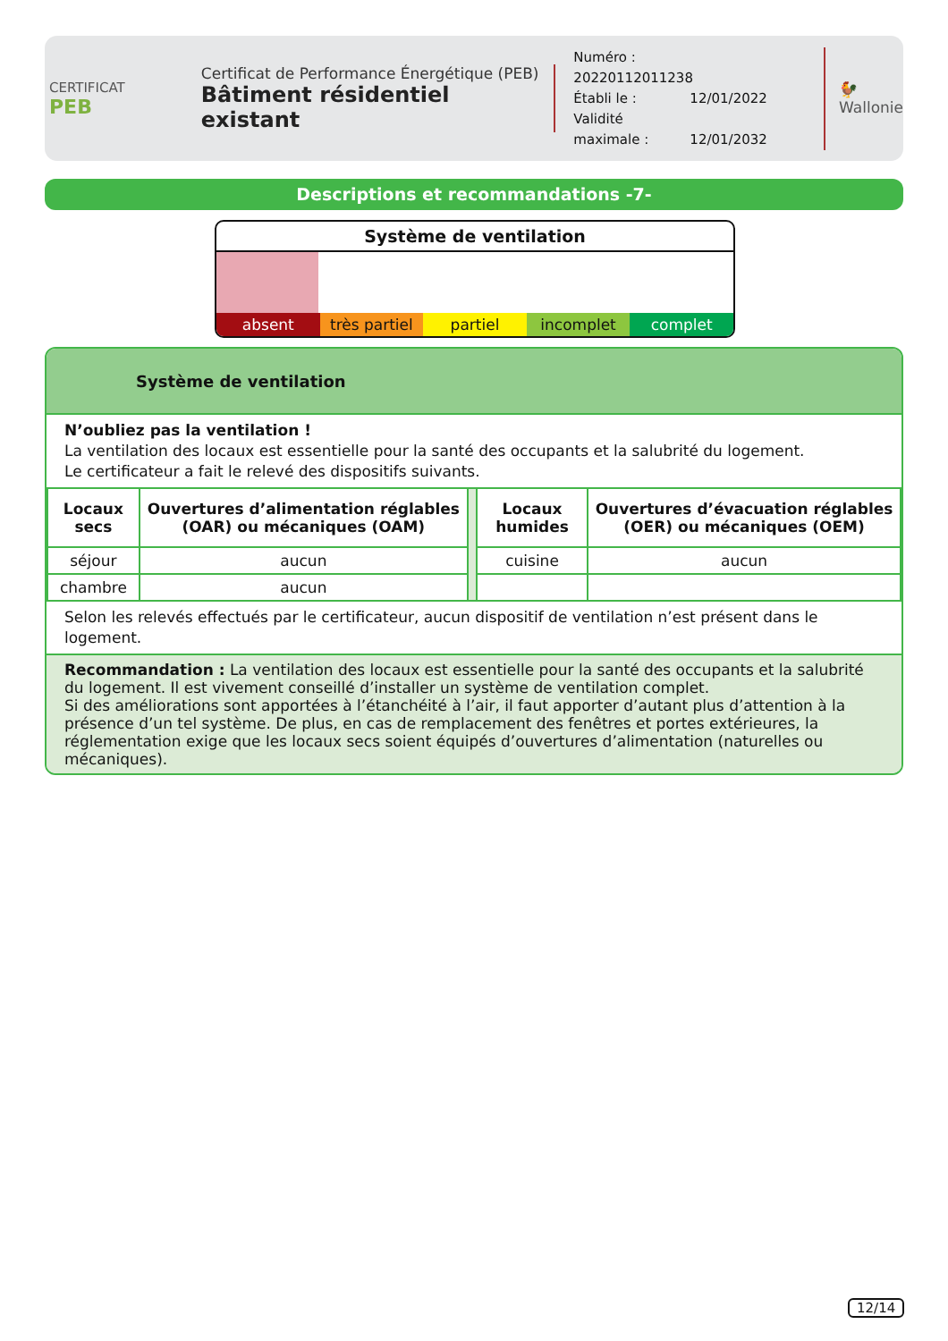CERTIFICAT
PEB
Certificat de Performance Énergétique (PEB)
Bâtiment résidentiel existant
Numéro : 20220112011238
Établi le : 12/01/2022
Validité maximale : 12/01/2032
🐓
Wallonie
Descriptions et recommandations -7-
Système de ventilation
absent très partiel partiel incomplet complet
Système de ventilation
N’oubliez pas la ventilation !
La ventilation des locaux est essentielle pour la santé des occupants et la salubrité du logement.
Le certificateur a fait le relevé des dispositifs suivants.
| Locaux secs | Ouvertures d’alimentation réglables (OAR) ou mécaniques (OAM) | | Locaux humides | Ouvertures d’évacuation réglables (OER) ou mécaniques (OEM) |
| séjour | aucun | | cuisine | aucun |
| chambre | aucun | | | |
Selon les relevés effectués par le certificateur, aucun dispositif de ventilation n’est présent dans le logement.
Recommandation : La ventilation des locaux est essentielle pour la santé des occupants et la salubrité du logement. Il est vivement conseillé d’installer un système de ventilation complet.
Si des améliorations sont apportées à l’étanchéité à l’air, il faut apporter d’autant plus d’attention à la présence d’un tel système. De plus, en cas de remplacement des fenêtres et portes extérieures, la réglementation exige que les locaux secs soient équipés d’ouvertures d’alimentation (naturelles ou mécaniques).
12/14